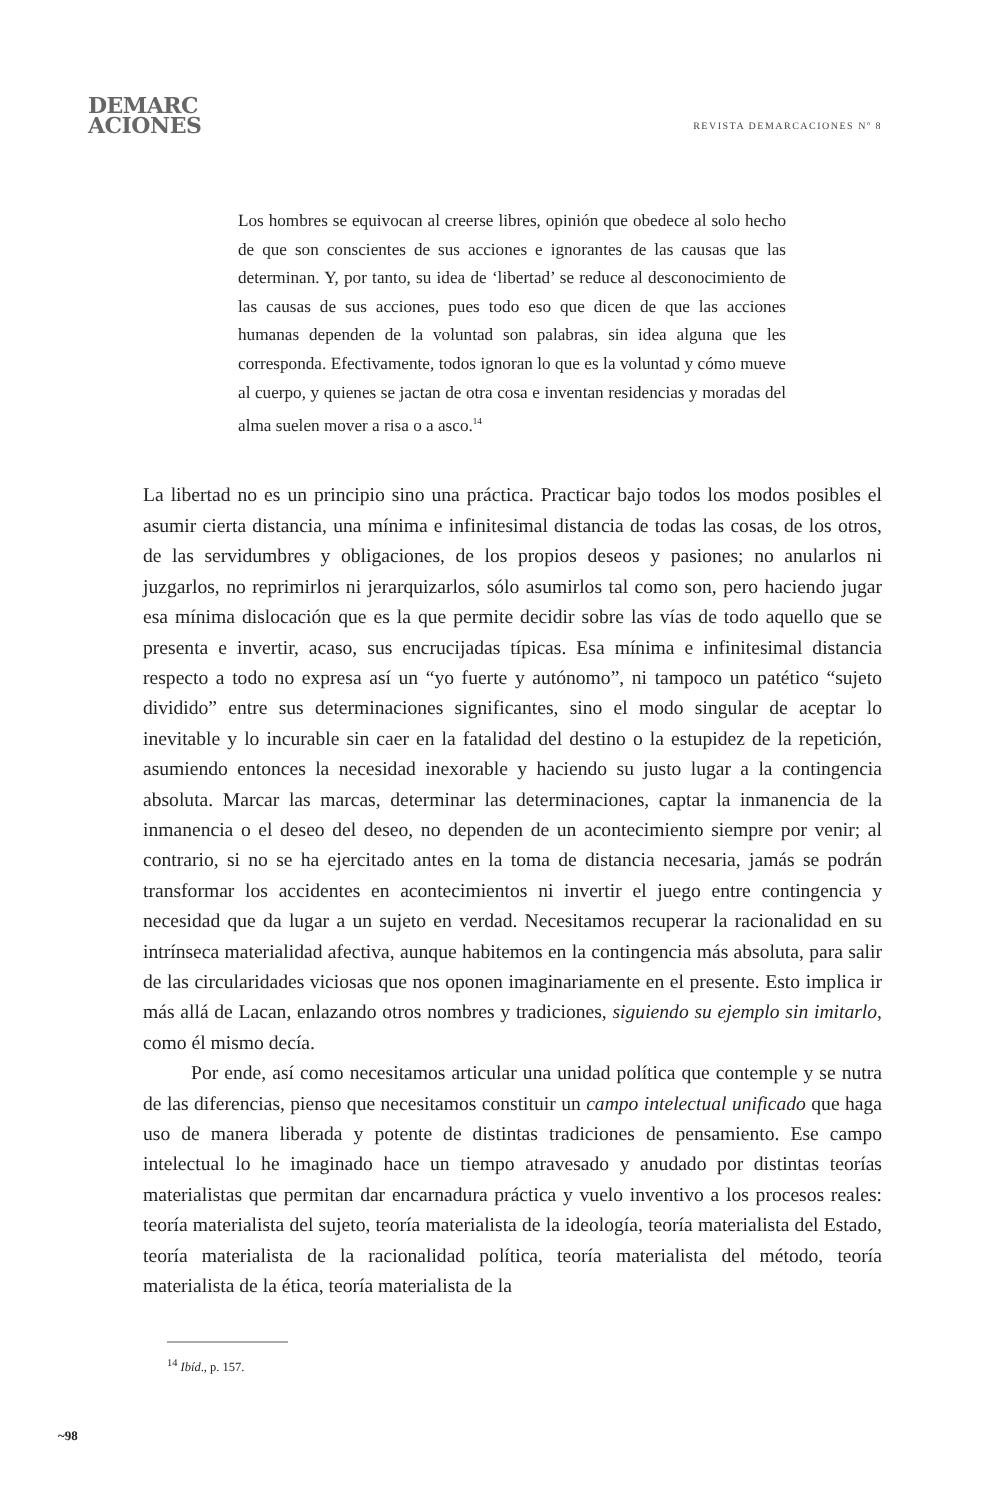DEMARC
ACIONES
REVISTA DEMARCACIONES Nº 8
Los hombres se equivocan al creerse libres, opinión que obedece al solo hecho de que son conscientes de sus acciones e ignorantes de las causas que las determinan. Y, por tanto, su idea de ‘libertad’ se reduce al desconocimiento de las causas de sus acciones, pues todo eso que dicen de que las acciones humanas dependen de la voluntad son palabras, sin idea alguna que les corresponda. Efectivamente, todos ignoran lo que es la voluntad y cómo mueve al cuerpo, y quienes se jactan de otra cosa e inventan residencias y moradas del alma suelen mover a risa o a asco.<sup>14</sup>
La libertad no es un principio sino una práctica. Practicar bajo todos los modos posibles el asumir cierta distancia, una mínima e infinitesimal distancia de todas las cosas, de los otros, de las servidumbres y obligaciones, de los propios deseos y pasiones; no anularlos ni juzgarlos, no reprimirlos ni jerarquizarlos, sólo asumirlos tal como son, pero haciendo jugar esa mínima dislocación que es la que permite decidir sobre las vías de todo aquello que se presenta e invertir, acaso, sus encrucijadas típicas. Esa mínima e infinitesimal distancia respecto a todo no expresa así un “yo fuerte y autónomo”, ni tampoco un patético “sujeto dividido” entre sus determinaciones significantes, sino el modo singular de aceptar lo inevitable y lo incurable sin caer en la fatalidad del destino o la estupidez de la repetición, asumiendo entonces la necesidad inexorable y haciendo su justo lugar a la contingencia absoluta. Marcar las marcas, determinar las determinaciones, captar la inmanencia de la inmanencia o el deseo del deseo, no dependen de un acontecimiento siempre por venir; al contrario, si no se ha ejercitado antes en la toma de distancia necesaria, jamás se podrán transformar los accidentes en acontecimientos ni invertir el juego entre contingencia y necesidad que da lugar a un sujeto en verdad. Necesitamos recuperar la racionalidad en su intrínseca materialidad afectiva, aunque habitemos en la contingencia más absoluta, para salir de las circularidades viciosas que nos oponen imaginariamente en el presente. Esto implica ir más allá de Lacan, enlazando otros nombres y tradiciones, siguiendo su ejemplo sin imitarlo, como él mismo decía.
Por ende, así como necesitamos articular una unidad política que contemple y se nutra de las diferencias, pienso que necesitamos constituir un campo intelectual unificado que haga uso de manera liberada y potente de distintas tradiciones de pensamiento. Ese campo intelectual lo he imaginado hace un tiempo atravesado y anudado por distintas teorías materialistas que permitan dar encarnadura práctica y vuelo inventivo a los procesos reales: teoría materialista del sujeto, teoría materialista de la ideología, teoría materialista del Estado, teoría materialista de la racionalidad política, teoría materialista del método, teoría materialista de la ética, teoría materialista de la
<sup>14</sup> Ibíd., p. 157.
~98